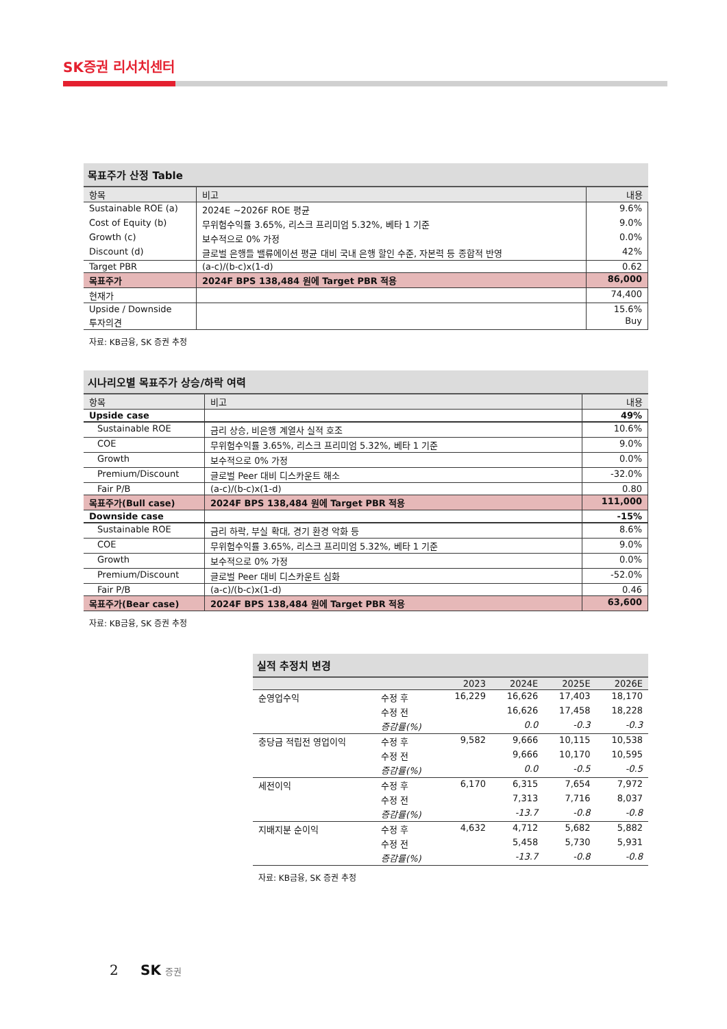SK증권 리서치센터
목표주가 산정 Table
| 항목 | 비고 | 내용 |
| --- | --- | --- |
| Sustainable ROE (a) | 2024E ~2026F ROE 평균 | 9.6% |
| Cost of Equity (b) | 무위험수익률 3.65%, 리스크 프리미엄 5.32%, 베타 1 기준 | 9.0% |
| Growth (c) | 보수적으로 0% 가정 | 0.0% |
| Discount (d) | 글로벌 은행들 밸류에이션 평균 대비 국내 은행 할인 수준, 자본력 등 종합적 반영 | 42% |
| Target PBR | (a-c)/(b-c)x(1-d) | 0.62 |
| 목표주가 | 2024F BPS 138,484 원에 Target PBR 적용 | 86,000 |
| 현재가 | | 74,400 |
| Upside / Downside | | 15.6% |
| 투자의견 | | Buy |
자료: KB금융, SK 증권 추정
시나리오별 목표주가 상승/하락 여력
| 항목 | 비고 | 내용 |
| --- | --- | --- |
| Upside case | | 49% |
| Sustainable ROE | 금리 상승, 비은행 계열사 실적 호조 | 10.6% |
| COE | 무위험수익률 3.65%, 리스크 프리미엄 5.32%, 베타 1 기준 | 9.0% |
| Growth | 보수적으로 0% 가정 | 0.0% |
| Premium/Discount | 글로벌 Peer 대비 디스카운트 해소 | -32.0% |
| Fair P/B | (a-c)/(b-c)x(1-d) | 0.80 |
| 목표주가(Bull case) | 2024F BPS 138,484 원에 Target PBR 적용 | 111,000 |
| Downside case | | -15% |
| Sustainable ROE | 금리 하락, 부실 확대, 경기 환경 악화 등 | 8.6% |
| COE | 무위험수익률 3.65%, 리스크 프리미엄 5.32%, 베타 1 기준 | 9.0% |
| Growth | 보수적으로 0% 가정 | 0.0% |
| Premium/Discount | 글로벌 Peer 대비 디스카운트 심화 | -52.0% |
| Fair P/B | (a-c)/(b-c)x(1-d) | 0.46 |
| 목표주가(Bear case) | 2024F BPS 138,484 원에 Target PBR 적용 | 63,600 |
자료: KB금융, SK 증권 추정
실적 추정치 변경
| | | 2023 | 2024E | 2025E | 2026E |
| --- | --- | --- | --- | --- | --- |
| 순영업수익 | 수정 후 | 16,229 | 16,626 | 17,403 | 18,170 |
| | 수정 전 | | 16,626 | 17,458 | 18,228 |
| | 증감률(%) | | 0.0 | -0.3 | -0.3 |
| 충당금 적립전 영업이익 | 수정 후 | 9,582 | 9,666 | 10,115 | 10,538 |
| | 수정 전 | | 9,666 | 10,170 | 10,595 |
| | 증감률(%) | | 0.0 | -0.5 | -0.5 |
| 세전이익 | 수정 후 | 6,170 | 6,315 | 7,654 | 7,972 |
| | 수정 전 | | 7,313 | 7,716 | 8,037 |
| | 증감률(%) | | -13.7 | -0.8 | -0.8 |
| 지배지분 순이익 | 수정 후 | 4,632 | 4,712 | 5,682 | 5,882 |
| | 수정 전 | | 5,458 | 5,730 | 5,931 |
| | 증감률(%) | | -13.7 | -0.8 | -0.8 |
자료: KB금융, SK 증권 추정
2 SK 증권